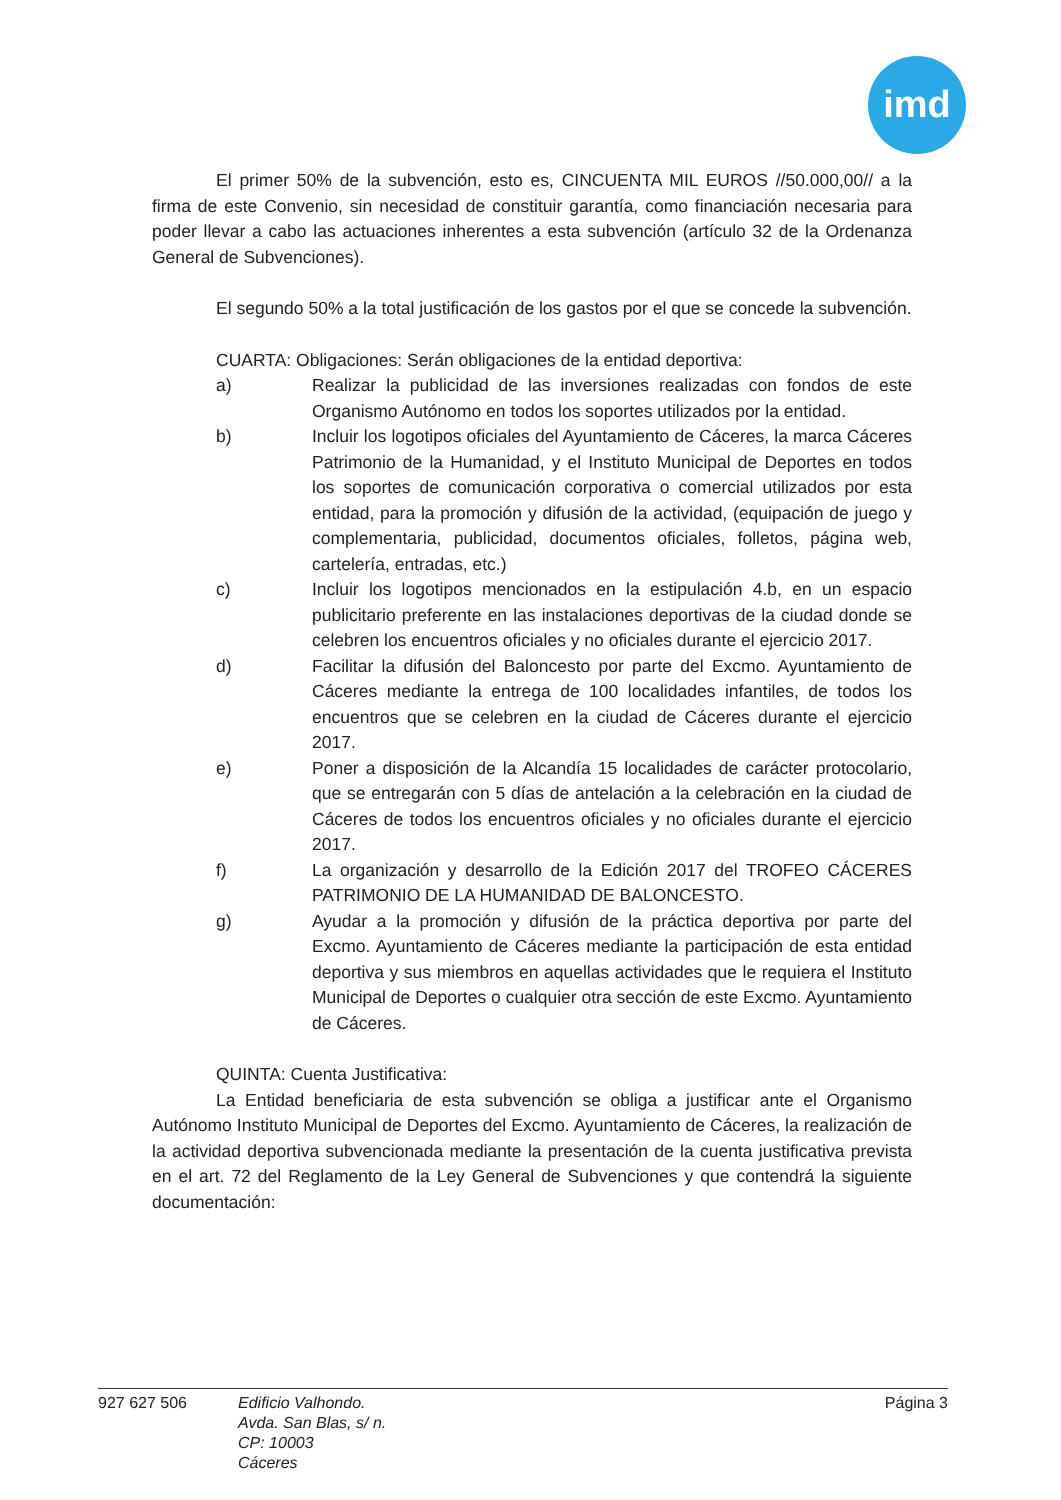imd
El primer 50% de la subvención, esto es, CINCUENTA MIL EUROS //50.000,00// a la firma de este Convenio, sin necesidad de constituir garantía, como financiación necesaria para poder llevar a cabo las actuaciones inherentes a esta subvención (artículo 32 de la Ordenanza General de Subvenciones).
El segundo 50% a la total justificación de los gastos por el que se concede la subvención.
CUARTA: Obligaciones: Serán obligaciones de la entidad deportiva:
a) Realizar la publicidad de las inversiones realizadas con fondos de este Organismo Autónomo en todos los soportes utilizados por la entidad.
b) Incluir los logotipos oficiales del Ayuntamiento de Cáceres, la marca Cáceres Patrimonio de la Humanidad, y el Instituto Municipal de Deportes en todos los soportes de comunicación corporativa o comercial utilizados por esta entidad, para la promoción y difusión de la actividad, (equipación de juego y complementaria, publicidad, documentos oficiales, folletos, página web, cartelería, entradas, etc.)
c) Incluir los logotipos mencionados en la estipulación 4.b, en un espacio publicitario preferente en las instalaciones deportivas de la ciudad donde se celebren los encuentros oficiales y no oficiales durante el ejercicio 2017.
d) Facilitar la difusión del Baloncesto por parte del Excmo. Ayuntamiento de Cáceres mediante la entrega de 100 localidades infantiles, de todos los encuentros que se celebren en la ciudad de Cáceres durante el ejercicio 2017.
e) Poner a disposición de la Alcandía 15 localidades de carácter protocolario, que se entregarán con 5 días de antelación a la celebración en la ciudad de Cáceres de todos los encuentros oficiales y no oficiales durante el ejercicio 2017.
f) La organización y desarrollo de la Edición 2017 del TROFEO CÁCERES PATRIMONIO DE LA HUMANIDAD DE BALONCESTO.
g) Ayudar a la promoción y difusión de la práctica deportiva por parte del Excmo. Ayuntamiento de Cáceres mediante la participación de esta entidad deportiva y sus miembros en aquellas actividades que le requiera el Instituto Municipal de Deportes o cualquier otra sección de este Excmo. Ayuntamiento de Cáceres.
QUINTA: Cuenta Justificativa:
La Entidad beneficiaria de esta subvención se obliga a justificar ante el Organismo Autónomo Instituto Municipal de Deportes del Excmo. Ayuntamiento de Cáceres, la realización de la actividad deportiva subvencionada mediante la presentación de la cuenta justificativa prevista en el art. 72 del Reglamento de la Ley General de Subvenciones y que contendrá la siguiente documentación:
927 627 506 Edificio Valhondo.
Avda. San Blas, s/ n.
CP: 10003
Cáceres
Página 3